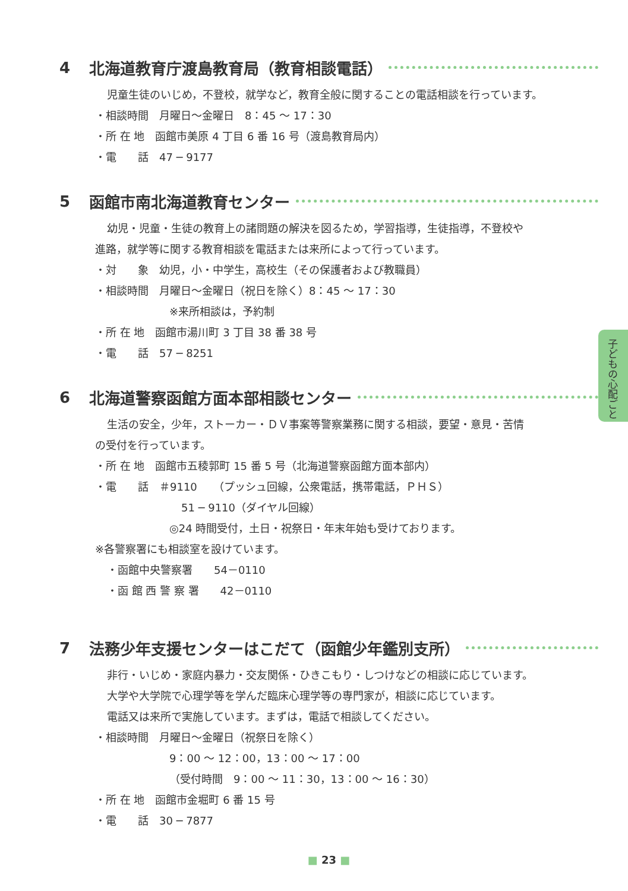子どもの心配ごと
4 北海道教育庁渡島教育局（教育相談電話）
児童生徒のいじめ，不登校，就学など，教育全般に関することの電話相談を行っています。
・相談時間　月曜日〜金曜日　8：45 〜 17：30
・所 在 地　函館市美原 4 丁目 6 番 16 号（渡島教育局内）
・電　　話　47 ─ 9177
5 函館市南北海道教育センター
幼児・児童・生徒の教育上の諸問題の解決を図るため，学習指導，生徒指導，不登校や
進路，就学等に関する教育相談を電話または来所によって行っています。
・対　　象　幼児，小・中学生，高校生（その保護者および教職員）
・相談時間　月曜日〜金曜日（祝日を除く）8：45 〜 17：30
※来所相談は，予約制
・所 在 地　函館市湯川町 3 丁目 38 番 38 号
・電　　話　57 ─ 8251
6 北海道警察函館方面本部相談センター
生活の安全，少年，ストーカー・ＤＶ事案等警察業務に関する相談，要望・意見・苦情
の受付を行っています。
・所 在 地　函館市五稜郭町 15 番 5 号（北海道警察函館方面本部内）
・電　　話　＃9110　　（プッシュ回線，公衆電話，携帯電話，ＰＨＳ）
51 ─ 9110（ダイヤル回線）
◎24 時間受付，土日・祝祭日・年末年始も受けております。
※各警察署にも相談室を設けています。
・函館中央警察署　　54－0110
・函 館 西 警 察 署　　42－0110
7 法務少年支援センターはこだて（函館少年鑑別支所）
非行・いじめ・家庭内暴力・交友関係・ひきこもり・しつけなどの相談に応じています。
大学や大学院で心理学等を学んだ臨床心理学等の専門家が，相談に応じています。
電話又は来所で実施しています。まずは，電話で相談してください。
・相談時間　月曜日〜金曜日（祝祭日を除く）
9：00 〜 12：00，13：00 〜 17：00
（受付時間　9：00 〜 11：30，13：00 〜 16：30）
・所 在 地　函館市金堀町 6 番 15 号
・電　　話　30 ─ 7877
■ 23 ■